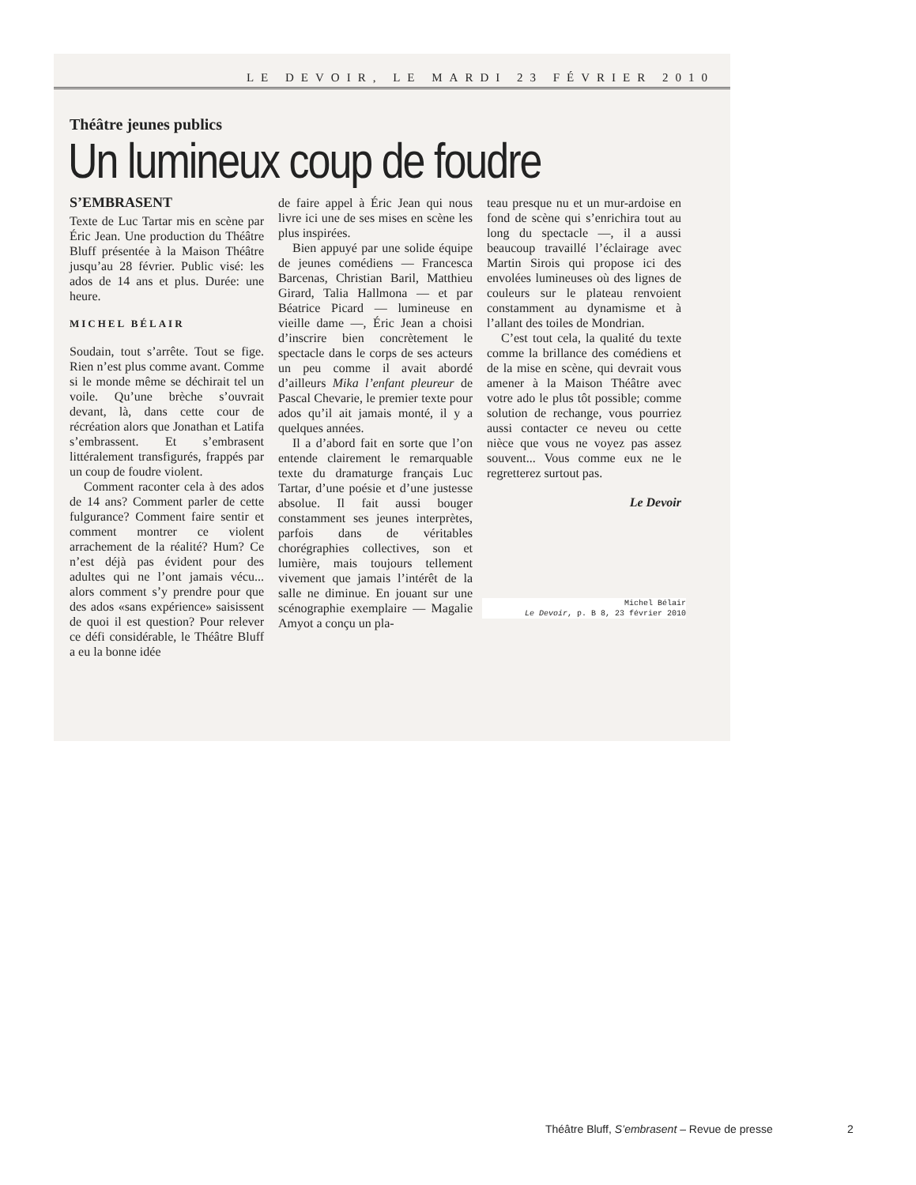LE DEVOIR, LE MARDI 23 FÉVRIER 2010
Théâtre jeunes publics
Un lumineux coup de foudre
S’EMBRASENT
Texte de Luc Tartar mis en scène par Éric Jean. Une production du Théâtre Bluff présentée à la Maison Théâtre jusqu’au 28 février. Public visé: les ados de 14 ans et plus. Durée: une heure.
MICHEL BÉLAIR
Soudain, tout s’arrête. Tout se fige. Rien n’est plus comme avant. Comme si le monde même se déchirait tel un voile. Qu’une brèche s’ouvrait devant, là, dans cette cour de récréation alors que Jonathan et Latifa s’embrassent. Et s’embrasent littéralement transfigurés, frappés par un coup de foudre violent.
Comment raconter cela à des ados de 14 ans? Comment parler de cette fulgurance? Comment faire sentir et comment montrer ce violent arrachement de la réalité? Hum? Ce n’est déjà pas évident pour des adultes qui ne l’ont jamais vécu... alors comment s’y prendre pour que des ados «sans expérience» saisissent de quoi il est question? Pour relever ce défi considérable, le Théâtre Bluff a eu la bonne idée
de faire appel à Éric Jean qui nous livre ici une de ses mises en scène les plus inspirées.
Bien appuyé par une solide équipe de jeunes comédiens — Francesca Barcenas, Christian Baril, Matthieu Girard, Talia Hallmona — et par Béatrice Picard — lumineuse en vieille dame —, Éric Jean a choisi d’inscrire bien concrètement le spectacle dans le corps de ses acteurs un peu comme il avait abordé d’ailleurs Mika l’enfant pleureur de Pascal Chevarie, le premier texte pour ados qu’il ait jamais monté, il y a quelques années.
Il a d’abord fait en sorte que l’on entende clairement le remarquable texte du dramaturge français Luc Tartar, d’une poésie et d’une justesse absolue. Il fait aussi bouger constamment ses jeunes interprètes, parfois dans de véritables chorégraphies collectives, son et lumière, mais toujours tellement vivement que jamais l’intérêt de la salle ne diminue. En jouant sur une scénographie exemplaire — Magalie Amyot a conçu un pla-
teau presque nu et un mur-ardoise en fond de scène qui s’enrichira tout au long du spectacle —, il a aussi beaucoup travaillé l’éclairage avec Martin Sirois qui propose ici des envolées lumineuses où des lignes de couleurs sur le plateau renvoient constamment au dynamisme et à l’allant des toiles de Mondrian.
C’est tout cela, la qualité du texte comme la brillance des comédiens et de la mise en scène, qui devrait vous amener à la Maison Théâtre avec votre ado le plus tôt possible; comme solution de rechange, vous pourriez aussi contacter ce neveu ou cette nièce que vous ne voyez pas assez souvent... Vous comme eux ne le regretterez surtout pas.
Le Devoir
Michel Bélair
Le Devoir, p. B 8, 23 février 2010
Théâtre Bluff, S’embrasent – Revue de presse
2